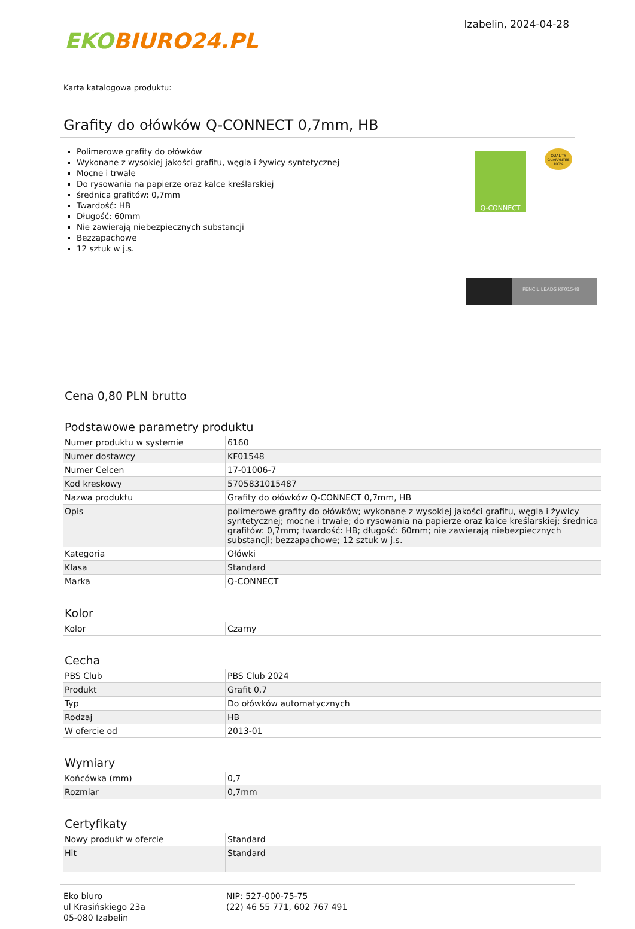EKOBIURO24.PL
Izabelin, 2024-04-28
Karta katalogowa produktu:
Grafity do ołówków Q-CONNECT 0,7mm, HB
Polimerowe grafity do ołówków
Wykonane z wysokiej jakości grafitu, węgla i żywicy syntetycznej
Mocne i trwałe
Do rysowania na papierze oraz kalce kreślarskiej
średnica grafitów: 0,7mm
Twardość: HB
Długość: 60mm
Nie zawierają niebezpiecznych substancji
Bezzapachowe
12 sztuk w j.s.
Q-CONNECT
QUALITY GUARANTEE 100%
PENCIL LEADS KF01548
Cena 0,80 PLN brutto
Podstawowe parametry produktu
| Numer produktu w systemie | 6160 |
| Numer dostawcy | KF01548 |
| Numer Celcen | 17-01006-7 |
| Kod kreskowy | 5705831015487 |
| Nazwa produktu | Grafity do ołówków Q-CONNECT 0,7mm, HB |
| Opis | polimerowe grafity do ołówków; wykonane z wysokiej jakości grafitu, węgla i żywicy syntetycznej; mocne i trwałe; do rysowania na papierze oraz kalce kreślarskiej; średnica grafitów: 0,7mm; twardość: HB; długość: 60mm; nie zawierają niebezpiecznych substancji; bezzapachowe; 12 sztuk w j.s. |
| Kategoria | Ołówki |
| Klasa | Standard |
| Marka | Q-CONNECT |
Kolor
| Kolor | Czarny |
Cecha
| PBS Club | PBS Club 2024 |
| Produkt | Grafit 0,7 |
| Typ | Do ołówków automatycznych |
| Rodzaj | HB |
| W ofercie od | 2013-01 |
Wymiary
| Końcówka (mm) | 0,7 |
| Rozmiar | 0,7mm |
Certyfikaty
| Nowy produkt w ofercie | Standard |
| Hit | Standard |
Eko biuro
ul Krasińskiego 23a
05-080 Izabelin
NIP: 527-000-75-75
(22) 46 55 771, 602 767 491